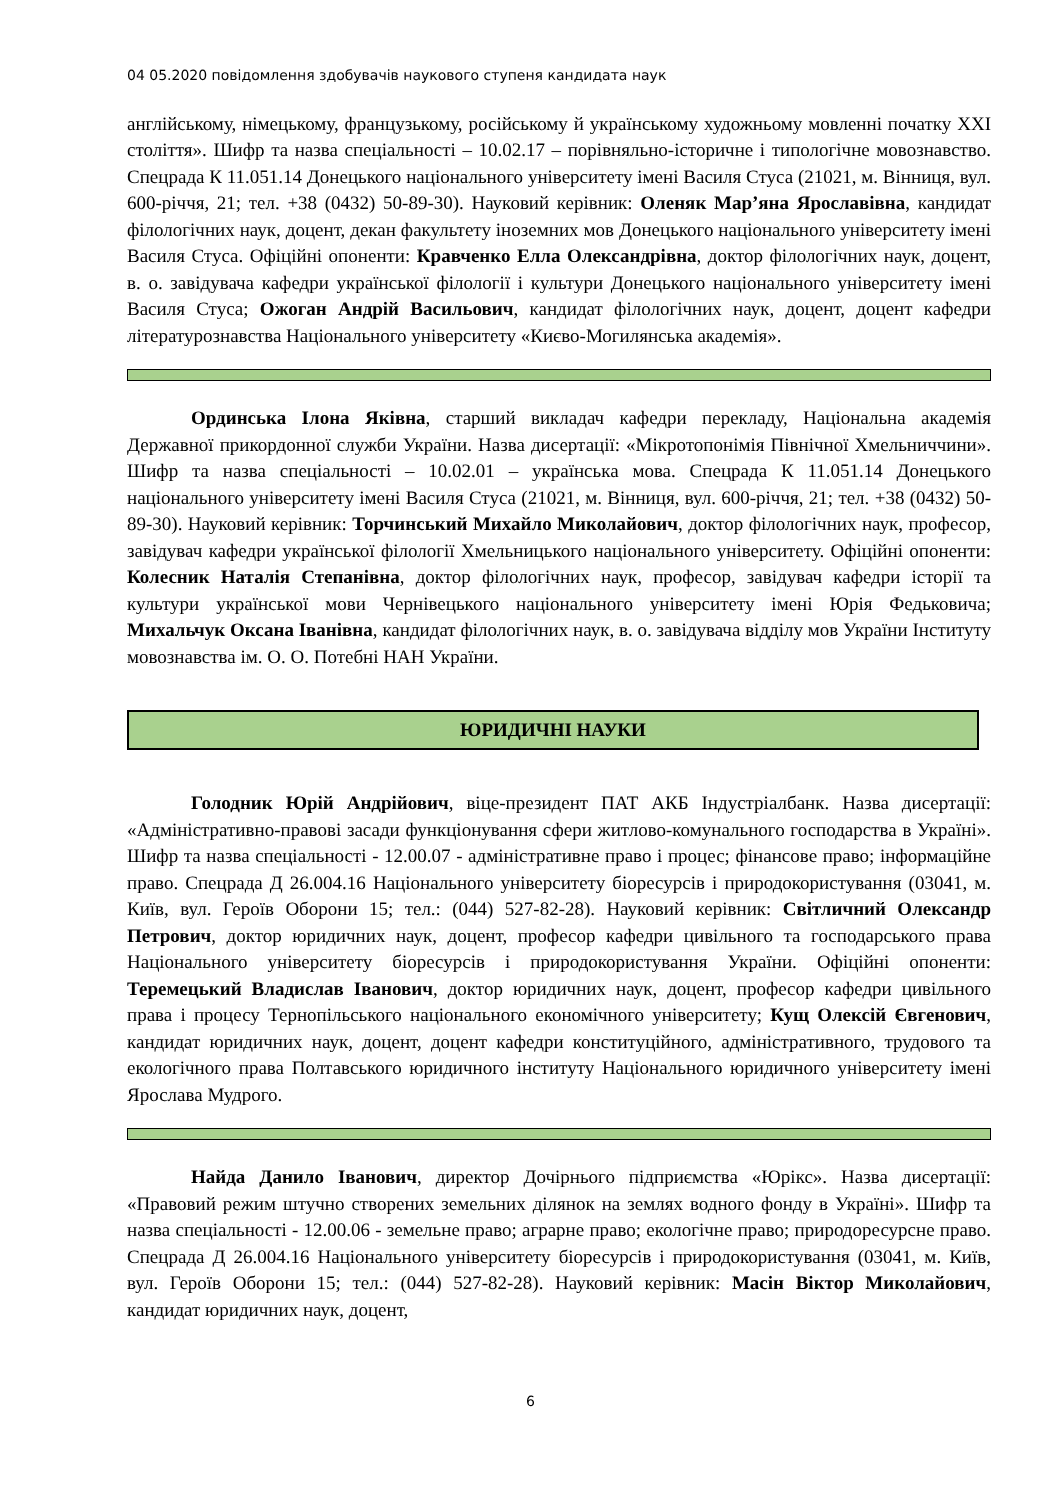04 05.2020 повідомлення здобувачів наукового ступеня кандидата наук
англійському, німецькому, французькому, російському й українському художньому мовленні початку XXI століття». Шифр та назва спеціальності – 10.02.17 – порівняльно-історичне і типологічне мовознавство. Спецрада К 11.051.14 Донецького національного університету імені Василя Стуса (21021, м. Вінниця, вул. 600-річчя, 21; тел. +38 (0432) 50-89-30). Науковий керівник: Оленяк Мар’яна Ярославівна, кандидат філологічних наук, доцент, декан факультету іноземних мов Донецького національного університету імені Василя Стуса. Офіційні опоненти: Кравченко Елла Олександрівна, доктор філологічних наук, доцент, в. о. завідувача кафедри української філології і культури Донецького національного університету імені Василя Стуса; Ожоган Андрій Васильович, кандидат філологічних наук, доцент, доцент кафедри літературознавства Національного університету «Києво-Могилянська академія».
Ординська Ілона Яківна, старший викладач кафедри перекладу, Національна академія Державної прикордонної служби України. Назва дисертації: «Мікротопонімія Північної Хмельниччини». Шифр та назва спеціальності – 10.02.01 – українська мова. Спецрада К 11.051.14 Донецького національного університету імені Василя Стуса (21021, м. Вінниця, вул. 600-річчя, 21; тел. +38 (0432) 50-89-30). Науковий керівник: Торчинський Михайло Миколайович, доктор філологічних наук, професор, завідувач кафедри української філології Хмельницького національного університету. Офіційні опоненти: Колесник Наталія Степанівна, доктор філологічних наук, професор, завідувач кафедри історії та культури української мови Чернівецького національного університету імені Юрія Федьковича; Михальчук Оксана Іванівна, кандидат філологічних наук, в. о. завідувача відділу мов України Інституту мовознавства ім. О. О. Потебні НАН України.
ЮРИДИЧНІ НАУКИ
Голодник Юрій Андрійович, віце-президент ПАТ АКБ Індустріалбанк. Назва дисертації: «Адміністративно-правові засади функціонування сфери житлово-комунального господарства в Україні». Шифр та назва спеціальності - 12.00.07 - адміністративне право і процес; фінансове право; інформаційне право. Спецрада Д 26.004.16 Національного університету біоресурсів і природокористування (03041, м. Київ, вул. Героїв Оборони 15; тел.: (044) 527-82-28). Науковий керівник: Світличний Олександр Петрович, доктор юридичних наук, доцент, професор кафедри цивільного та господарського права Національного університету біоресурсів і природокористування України. Офіційні опоненти: Теремецький Владислав Іванович, доктор юридичних наук, доцент, професор кафедри цивільного права і процесу Тернопільського національного економічного університету; Кущ Олексій Євгенович, кандидат юридичних наук, доцент, доцент кафедри конституційного, адміністративного, трудового та екологічного права Полтавського юридичного інституту Національного юридичного університету імені Ярослава Мудрого.
Найда Данило Іванович, директор Дочірнього підприємства «Юрікс». Назва дисертації: «Правовий режим штучно створених земельних ділянок на землях водного фонду в Україні». Шифр та назва спеціальності - 12.00.06 - земельне право; аграрне право; екологічне право; природоресурсне право. Спецрада Д 26.004.16 Національного університету біоресурсів і природокористування (03041, м. Київ, вул. Героїв Оборони 15; тел.: (044) 527-82-28). Науковий керівник: Масін Віктор Миколайович, кандидат юридичних наук, доцент,
6